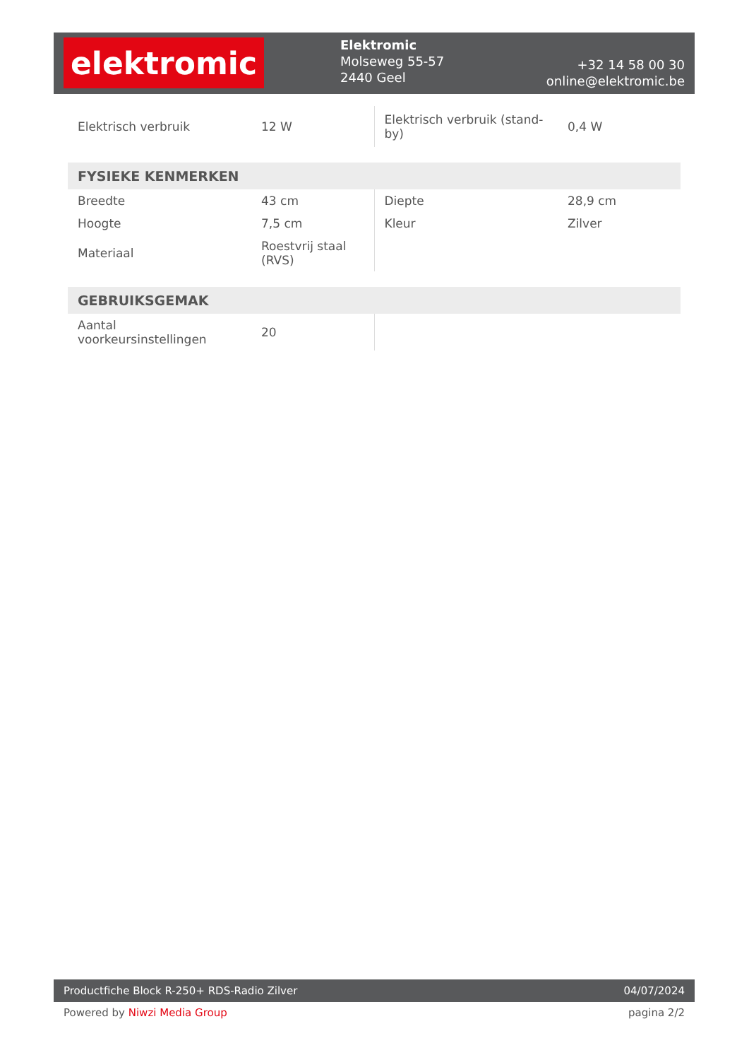elektromic
Elektromic
Molseweg 55-57
2440 Geel
+32 14 58 00 30
online@elektromic.be
| Elektrisch verbruik | 12 W | Elektrisch verbruik (stand-by) | 0,4 W |
FYSIEKE KENMERKEN
| Breedte | 43 cm | Diepte | 28,9 cm |
| Hoogte | 7,5 cm | Kleur | Zilver |
| Materiaal | Roestvrij staal (RVS) | | |
GEBRUIKSGEMAK
| Aantal voorkeursinstellingen | 20 | | |
Productfiche Block R-250+ RDS-Radio Zilver 04/07/2024
Powered by Niwzi Media Group pagina 2/2